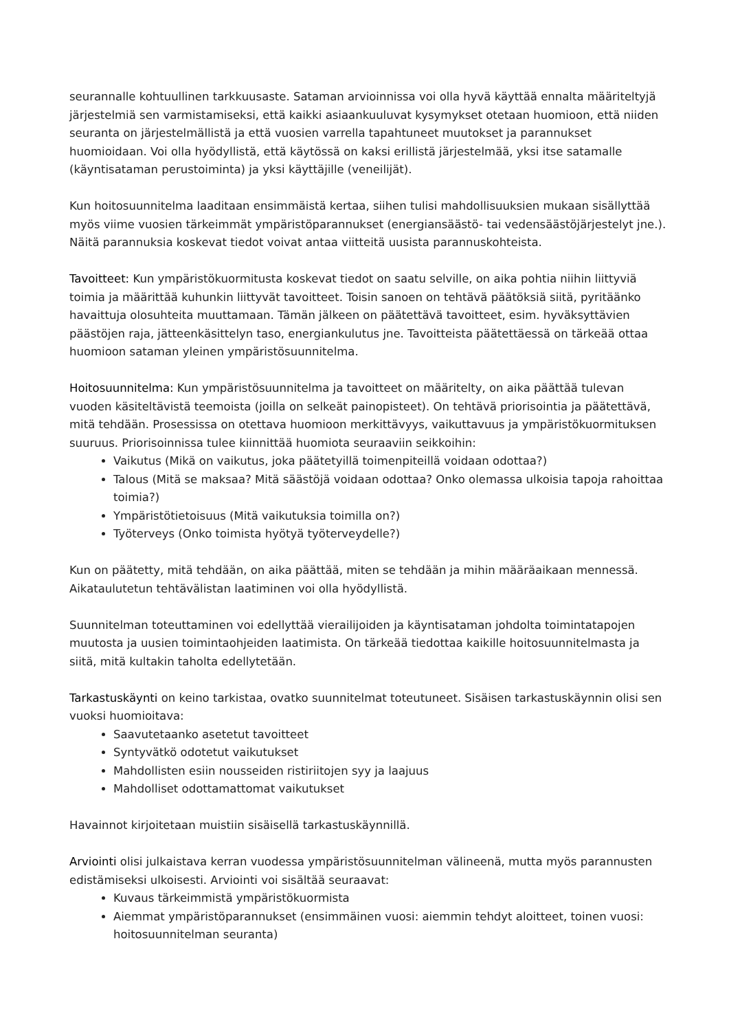seurannalle kohtuullinen tarkkuusaste. Sataman arvioinnissa voi olla hyvä käyttää ennalta määriteltyjä järjestelmiä sen varmistamiseksi, että kaikki asiaankuuluvat kysymykset otetaan huomioon, että niiden seuranta on järjestelmällistä ja että vuosien varrella tapahtuneet muutokset ja parannukset huomioidaan. Voi olla hyödyllistä, että käytössä on kaksi erillistä järjestelmää, yksi itse satamalle (käyntisataman perustoiminta) ja yksi käyttäjille (veneilijät).
Kun hoitosuunnitelma laaditaan ensimmäistä kertaa, siihen tulisi mahdollisuuksien mukaan sisällyttää myös viime vuosien tärkeimmät ympäristöparannukset (energiansäästö- tai vedensäästöjärjestelyt jne.). Näitä parannuksia koskevat tiedot voivat antaa viitteitä uusista parannuskohteista.
Tavoitteet: Kun ympäristökuormitusta koskevat tiedot on saatu selville, on aika pohtia niihin liittyviä toimia ja määrittää kuhunkin liittyvät tavoitteet. Toisin sanoen on tehtävä päätöksiä siitä, pyritäänko havaittuja olosuhteita muuttamaan. Tämän jälkeen on päätettävä tavoitteet, esim. hyväksyttävien päästöjen raja, jätteenkäsittelyn taso, energiankulutus jne. Tavoitteista päätettäessä on tärkeää ottaa huomioon sataman yleinen ympäristösuunnitelma.
Hoitosuunnitelma: Kun ympäristösuunnitelma ja tavoitteet on määritelty, on aika päättää tulevan vuoden käsiteltävistä teemoista (joilla on selkeät painopisteet). On tehtävä priorisointia ja päätettävä, mitä tehdään. Prosessissa on otettava huomioon merkittävyys, vaikuttavuus ja ympäristökuormituksen suuruus. Priorisoinnissa tulee kiinnittää huomiota seuraaviin seikkoihin:
Vaikutus (Mikä on vaikutus, joka päätetyillä toimenpiteillä voidaan odottaa?)
Talous (Mitä se maksaa? Mitä säästöjä voidaan odottaa? Onko olemassa ulkoisia tapoja rahoittaa toimia?)
Ympäristötietoisuus (Mitä vaikutuksia toimilla on?)
Työterveys (Onko toimista hyötyä työterveydelle?)
Kun on päätetty, mitä tehdään, on aika päättää, miten se tehdään ja mihin määräaikaan mennessä. Aikataulutetun tehtävälistan laatiminen voi olla hyödyllistä.
Suunnitelman toteuttaminen voi edellyttää vierailijoiden ja käyntisataman johdolta toimintatapojen muutosta ja uusien toimintaohjeiden laatimista. On tärkeää tiedottaa kaikille hoitosuunnitelmasta ja siitä, mitä kultakin taholta edellytetään.
Tarkastuskäynti on keino tarkistaa, ovatko suunnitelmat toteutuneet. Sisäisen tarkastuskäynnin olisi sen vuoksi huomioitava:
Saavutetaanko asetetut tavoitteet
Syntyvätkö odotetut vaikutukset
Mahdollisten esiin nousseiden ristiriitojen syy ja laajuus
Mahdolliset odottamattomat vaikutukset
Havainnot kirjoitetaan muistiin sisäisellä tarkastuskäynnillä.
Arviointi olisi julkaistava kerran vuodessa ympäristösuunnitelman välineenä, mutta myös parannusten edistämiseksi ulkoisesti. Arviointi voi sisältää seuraavat:
Kuvaus tärkeimmistä ympäristökuormista
Aiemmat ympäristöparannukset (ensimmäinen vuosi: aiemmin tehdyt aloitteet, toinen vuosi: hoitosuunnitelman seuranta)